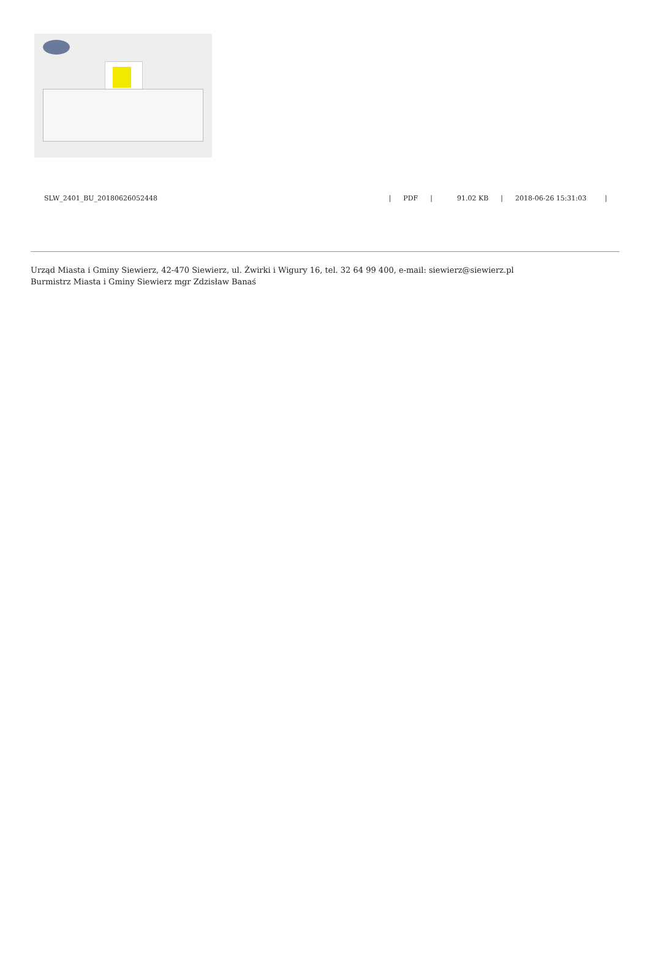SLW_2401_BU_20180626052448 | PDF | 91.02 KB | 2018-06-26 15:31:03 |
Urząd Miasta i Gminy Siewierz, 42-470 Siewierz, ul. Żwirki i Wigury 16, tel. 32 64 99 400, e-mail: siewierz@siewierz.pl
Burmistrz Miasta i Gminy Siewierz mgr Zdzisław Banaś